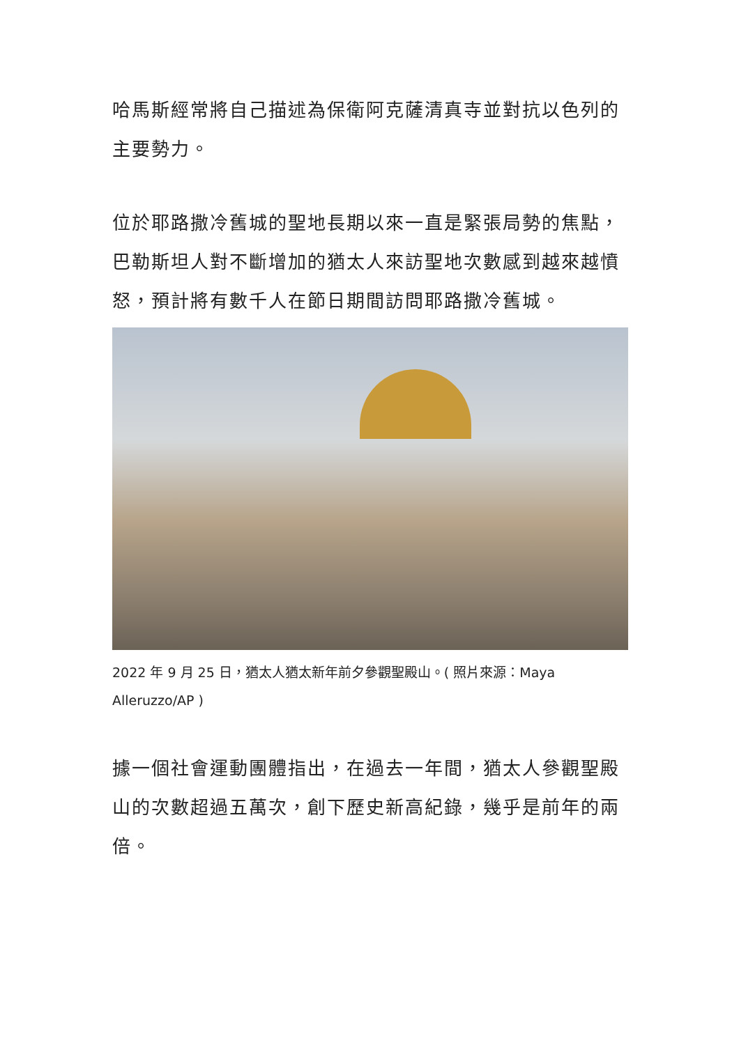哈馬斯經常將自己描述為保衛阿克薩清真寺並對抗以色列的主要勢力。
位於耶路撒冷舊城的聖地長期以來一直是緊張局勢的焦點，巴勒斯坦人對不斷增加的猶太人來訪聖地次數感到越來越憤怒，預計將有數千人在節日期間訪問耶路撒冷舊城。
2022 年 9 月 25 日，猶太人猶太新年前夕參觀聖殿山。( 照片來源：Maya Alleruzzo/AP )
據一個社會運動團體指出，在過去一年間，猶太人參觀聖殿山的次數超過五萬次，創下歷史新高紀錄，幾乎是前年的兩倍。